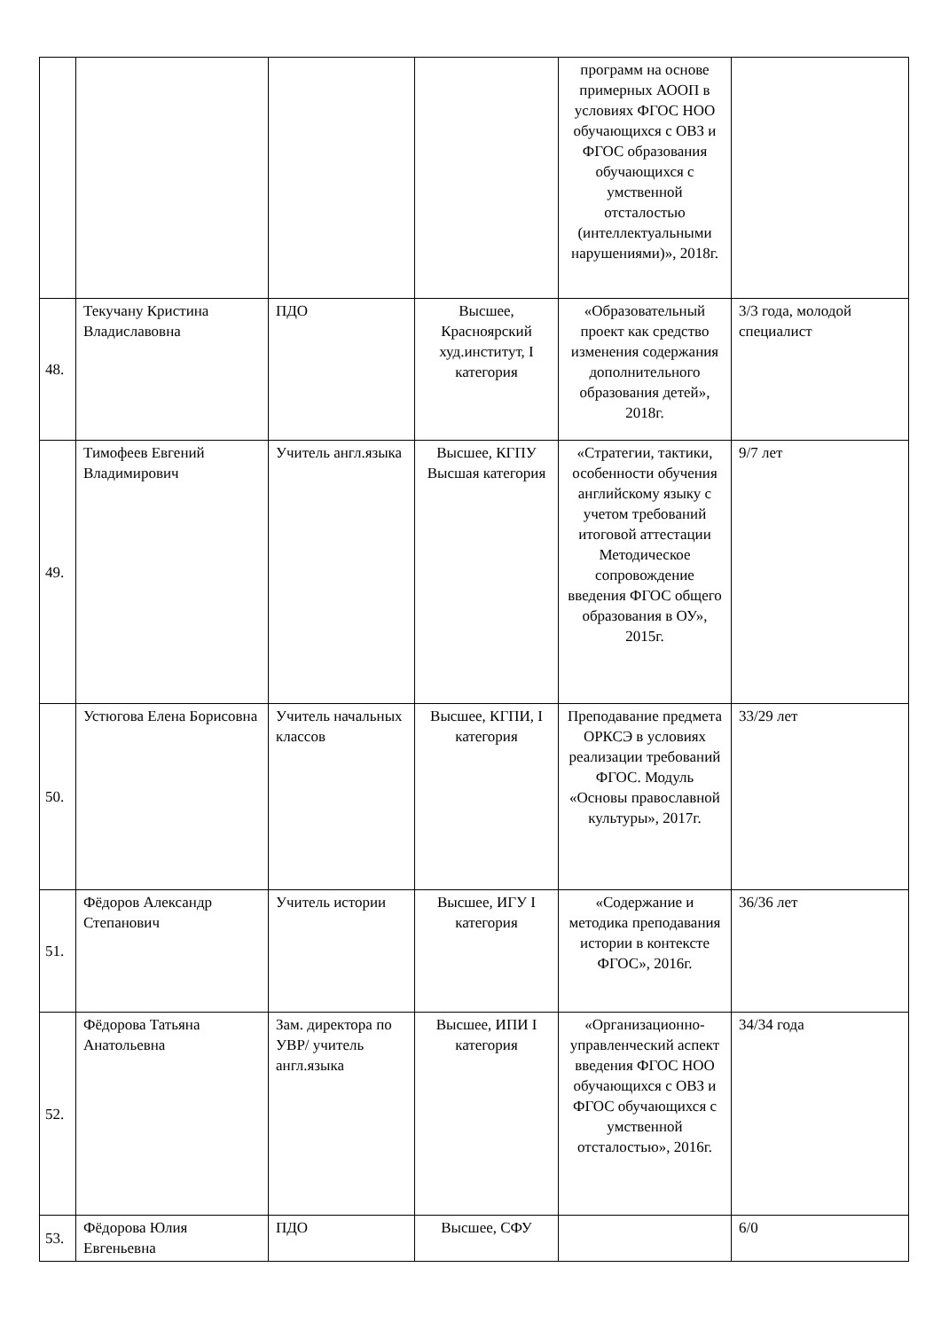| | | | | программ на основе примерных АООП в условиях ФГОС НОО обучающихся с ОВЗ и ФГОС образования обучающихся с умственной отсталостью (интеллектуальными нарушениями)», 2018г. | |
| 48. | Текучану Кристина Владиславовна | ПДО | Высшее, Красноярский худ.институт, I категория | «Образовательный проект как средство изменения содержания дополнительного образования детей», 2018г. | 3/3 года, молодой специалист |
| 49. | Тимофеев Евгений Владимирович | Учитель англ.языка | Высшее, КГПУ Высшая категория | «Стратегии, тактики, особенности обучения английскому языку с учетом требований итоговой аттестации Методическое сопровождение введения ФГОС общего образования в ОУ», 2015г. | 9/7 лет |
| 50. | Устюгова Елена Борисовна | Учитель начальных классов | Высшее, КГПИ, I категория | Преподавание предмета ОРКСЭ в условиях реализации требований ФГОС. Модуль «Основы православной культуры», 2017г. | 33/29 лет |
| 51. | Фёдоров Александр Степанович | Учитель истории | Высшее, ИГУ I категория | «Содержание и методика преподавания истории в контексте ФГОС», 2016г. | 36/36 лет |
| 52. | Фёдорова Татьяна Анатольевна | Зам. директора по УВР/ учитель англ.языка | Высшее, ИПИ I категория | «Организационно-управленческий аспект введения ФГОС НОО обучающихся с ОВЗ и ФГОС обучающихся с умственной отсталостью», 2016г. | 34/34 года |
| 53. | Фёдорова Юлия Евгеньевна | ПДО | Высшее, СФУ | | 6/0 |